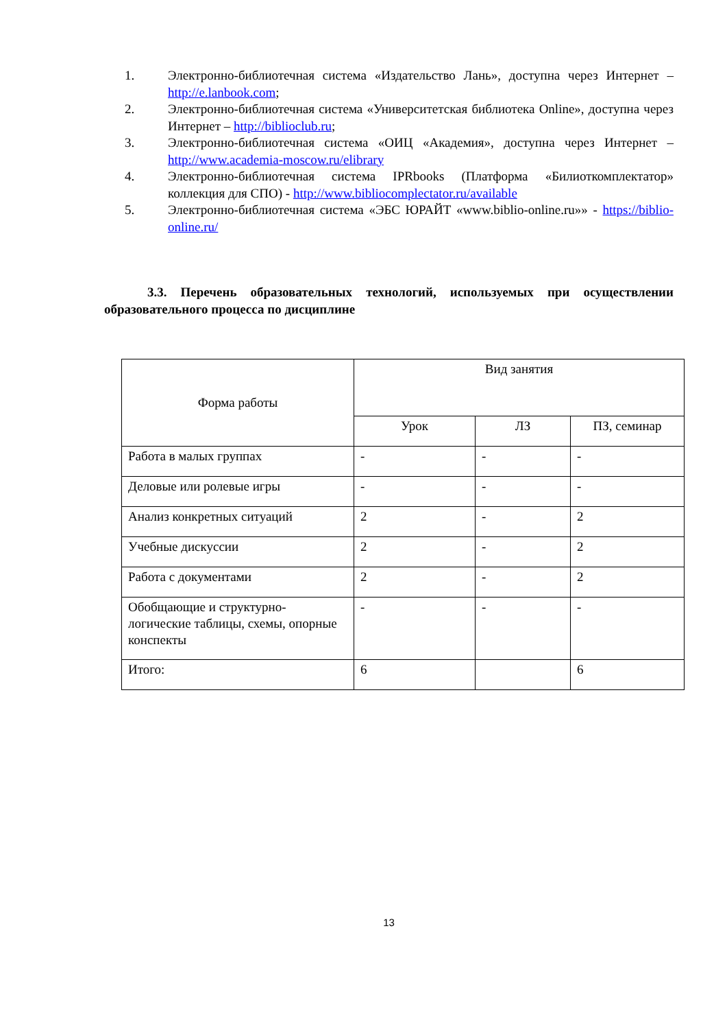1. Электронно-библиотечная система «Издательство Лань», доступна через Интернет – http://e.lanbook.com;
2. Электронно-библиотечная система «Университетская библиотека Online», доступна через Интернет – http://biblioclub.ru;
3. Электронно-библиотечная система «ОИЦ «Академия», доступна через Интернет – http://www.academia-moscow.ru/elibrary
4. Электронно-библиотечная система IPRbooks (Платформа «Билиоткомплектатор» коллекция для СПО) - http://www.bibliocomplectator.ru/available
5. Электронно-библиотечная система «ЭБС ЮРАЙТ «www.biblio-online.ru»» - https://biblio-online.ru/
3.3. Перечень образовательных технологий, используемых при осуществлении образовательного процесса по дисциплине
| Форма работы | Вид занятия | | |
| | Урок | ЛЗ | ПЗ, семинар |
| Работа в малых группах | - | - | - |
| Деловые или ролевые игры | - | - | - |
| Анализ конкретных ситуаций | 2 | - | 2 |
| Учебные дискуссии | 2 | - | 2 |
| Работа с документами | 2 | - | 2 |
| Обобщающие и структурно-логические таблицы, схемы, опорные конспекты | - | - | - |
| Итого: | 6 | | 6 |
13